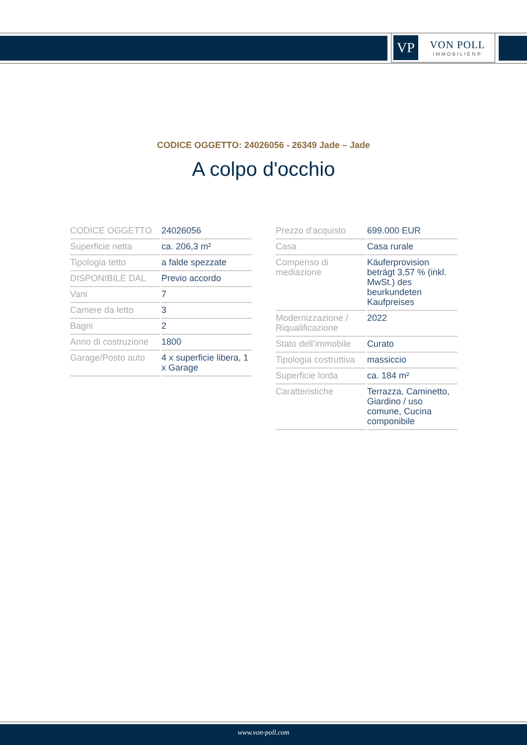VP
VON POLL
IMMOBILIEN®
CODICE OGGETTO: 24026056 - 26349 Jade – Jade
A colpo d'occhio
| CODICE OGGETTO | 24026056 |
| Superficie netta | ca. 206,3 m² |
| Tipologia tetto | a falde spezzate |
| DISPONIBILE DAL | Previo accordo |
| Vani | 7 |
| Camere da letto | 3 |
| Bagni | 2 |
| Anno di costruzione | 1800 |
| Garage/Posto auto | 4 x superficie libera, 1 x Garage |
| Prezzo d'acquisto | 699.000 EUR |
| Casa | Casa rurale |
| Compenso di mediazione | Käuferprovision beträgt 3,57 % (inkl. MwSt.) des beurkundeten Kaufpreises |
| Modernizzazione / Riqualificazione | 2022 |
| Stato dell’immobile | Curato |
| Tipologia costruttiva | massiccio |
| Superficie lorda | ca. 184 m² |
| Caratteristiche | Terrazza, Caminetto, Giardino / uso comune, Cucina componibile |
www.von-poll.com